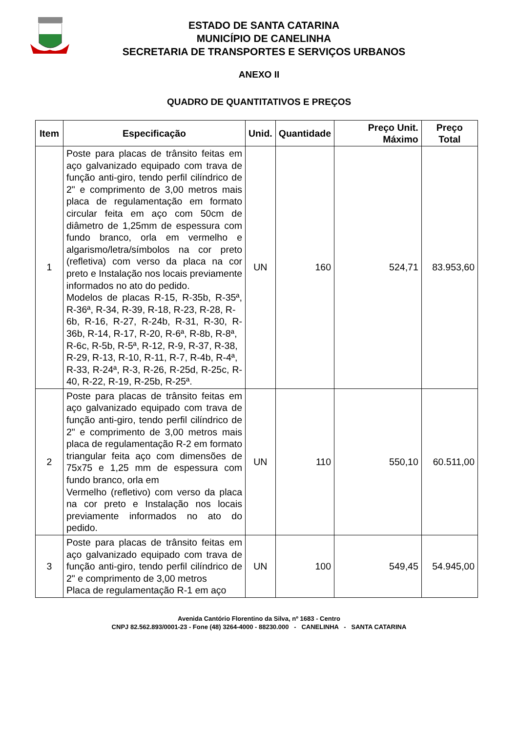ESTADO DE SANTA CATARINA
MUNICÍPIO DE CANELINHA
SECRETARIA DE TRANSPORTES E SERVIÇOS URBANOS
ANEXO II
QUADRO DE QUANTITATIVOS E PREÇOS
| Item | Especificação | Unid. | Quantidade | Preço Unit. Máximo | Preço Total |
| --- | --- | --- | --- | --- | --- |
| 1 | Poste para placas de trânsito feitas em aço galvanizado equipado com trava de função anti-giro, tendo perfil cilíndrico de 2" e comprimento de 3,00 metros mais placa de regulamentação em formato circular feita em aço com 50cm de diâmetro de 1,25mm de espessura com fundo branco, orla em vermelho e algarismo/letra/símbolos na cor preto (refletiva) com verso da placa na cor preto e Instalação nos locais previamente informados no ato do pedido. Modelos de placas R-15, R-35b, R-35ª, R-36ª, R-34, R-39, R-18, R-23, R-28, R- 6b, R-16, R-27, R-24b, R-31, R-30, R-36b, R-14, R-17, R-20, R-6ª, R-8b, R-8ª, R-6c, R-5b, R-5ª, R-12, R-9, R-37, R-38, R-29, R-13, R-10, R-11, R-7, R-4b, R-4ª, R-33, R-24ª, R-3, R-26, R-25d, R-25c, R- 40, R-22, R-19, R-25b, R-25ª. | UN | 160 | 524,71 | 83.953,60 |
| 2 | Poste para placas de trânsito feitas em aço galvanizado equipado com trava de função anti-giro, tendo perfil cilíndrico de 2" e comprimento de 3,00 metros mais placa de regulamentação R-2 em formato triangular feita aço com dimensões de 75x75 e 1,25 mm de espessura com fundo branco, orla em Vermelho (refletivo) com verso da placa na cor preto e Instalação nos locais previamente informados no ato do pedido. | UN | 110 | 550,10 | 60.511,00 |
| 3 | Poste para placas de trânsito feitas em aço galvanizado equipado com trava de função anti-giro, tendo perfil cilíndrico de 2" e comprimento de 3,00 metros Placa de regulamentação R-1 em aço | UN | 100 | 549,45 | 54.945,00 |
Avenida Cantório Florentino da Silva, nº 1683 - Centro
CNPJ 82.562.893/0001-23 - Fone (48) 3264-4000 - 88230.000 - CANELINHA - SANTA CATARINA